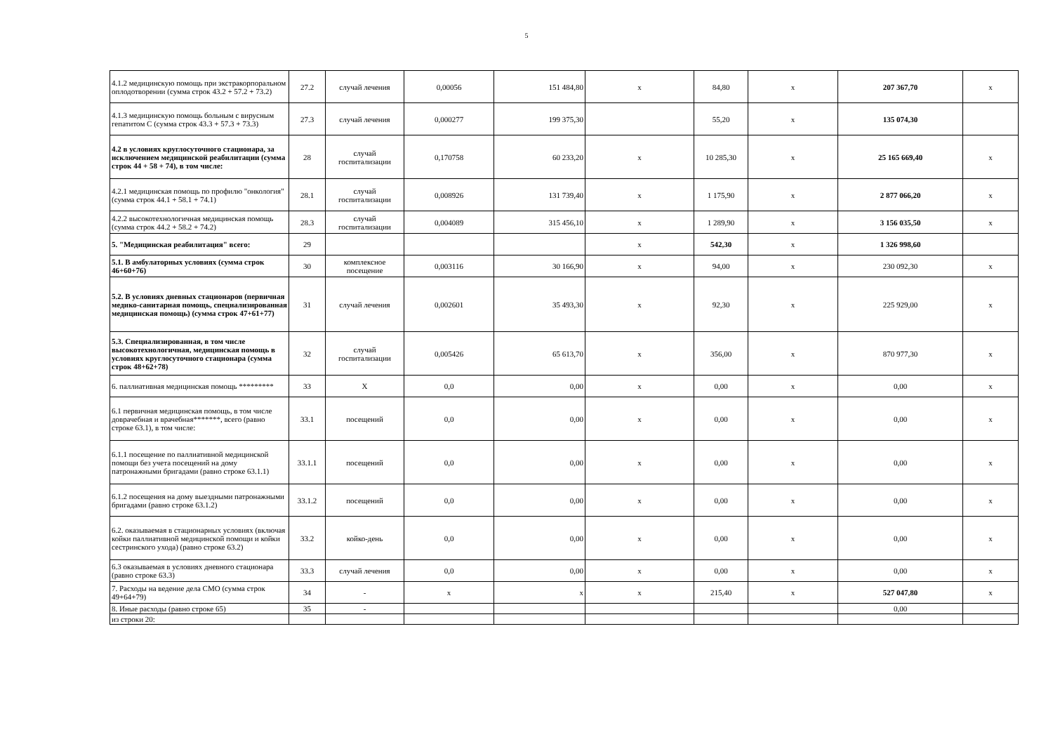5
| 4.1.2 медицинскую помощь при экстракорпоральном оплодотворении (сумма строк 43.2 + 57.2 + 73.2) | 27.2 | случай лечения | 0,00056 | 151 484,80 | x | 84,80 | x | 207 367,70 | x |
| 4.1.3 медицинскую помощь больным с вирусным гепатитом С (сумма строк 43.3 + 57.3 + 73.3) | 27.3 | случай лечения | 0,000277 | 199 375,30 | | 55,20 | x | 135 074,30 | |
| 4.2 в условиях круглосуточного стационара, за исключением медицинской реабилитации (сумма строк 44 + 58 + 74), в том числе: | 28 | случай госпитализации | 0,170758 | 60 233,20 | x | 10 285,30 | x | 25 165 669,40 | x |
| 4.2.1 медицинская помощь по профилю "онкология" (сумма строк 44.1 + 58.1 + 74.1) | 28.1 | случай госпитализации | 0,008926 | 131 739,40 | x | 1 175,90 | x | 2 877 066,20 | x |
| 4.2.2 высокотехнологичная медицинская помощь (сумма строк 44.2 + 58.2 + 74.2) | 28.3 | случай госпитализации | 0,004089 | 315 456,10 | x | 1 289,90 | x | 3 156 035,50 | x |
| 5. "Медицинская реабилитация" всего: | 29 | | | | x | 542,30 | x | 1 326 998,60 | |
| 5.1. В амбулаторных условиях (сумма строк 46+60+76) | 30 | комплексное посещение | 0,003116 | 30 166,90 | x | 94,00 | x | 230 092,30 | x |
| 5.2. В условиях дневных стационаров (первичная медико-санитарная помощь, специализированная медицинская помощь) (сумма строк 47+61+77) | 31 | случай лечения | 0,002601 | 35 493,30 | x | 92,30 | x | 225 929,00 | x |
| 5.3. Специализированная, в том числе высокотехнологичная, медицинская помощь в условиях круглосуточного стационара (сумма строк 48+62+78) | 32 | случай госпитализации | 0,005426 | 65 613,70 | x | 356,00 | x | 870 977,30 | x |
| 6. паллиативная медицинская помощь ********* | 33 | Х | 0,0 | 0,00 | x | 0,00 | x | 0,00 | x |
| 6.1 первичная медицинская помощь, в том числе доврачебная и врачебная*******, всего (равно строке 63.1), в том числе: | 33.1 | посещений | 0,0 | 0,00 | x | 0,00 | x | 0,00 | x |
| 6.1.1 посещение по паллиативной медицинской помощи без учета посещений на дому патронажными бригадами (равно строке 63.1.1) | 33.1.1 | посещений | 0,0 | 0,00 | x | 0,00 | x | 0,00 | x |
| 6.1.2 посещения на дому выездными патронажными бригадами (равно строке 63.1.2) | 33.1.2 | посещений | 0,0 | 0,00 | x | 0,00 | x | 0,00 | x |
| 6.2. оказываемая в стационарных условиях (включая койки паллиативной медицинской помощи и койки сестринского ухода) (равно строке 63.2) | 33.2 | койко-день | 0,0 | 0,00 | x | 0,00 | x | 0,00 | x |
| 6.3 оказываемая в условиях дневного стационара (равно строке 63.3) | 33.3 | случай лечения | 0,0 | 0,00 | x | 0,00 | x | 0,00 | x |
| 7. Расходы на ведение дела СМО (сумма строк 49+64+79) | 34 | - | x | x | x | 215,40 | x | 527 047,80 | x |
| 8. Иные расходы (равно строке 65) | 35 | - | | | | | | 0,00 | |
| из строки 20: | | | | | | | | | |